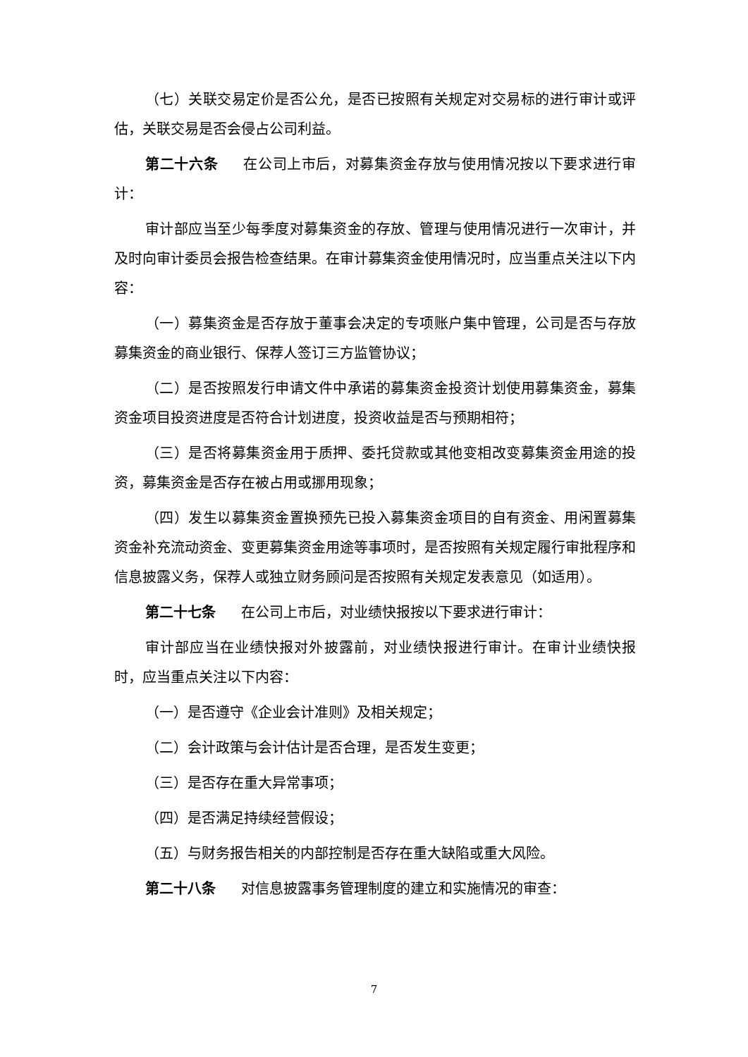（七）关联交易定价是否公允，是否已按照有关规定对交易标的进行审计或评估，关联交易是否会侵占公司利益。
第二十六条 在公司上市后，对募集资金存放与使用情况按以下要求进行审计：
审计部应当至少每季度对募集资金的存放、管理与使用情况进行一次审计，并及时向审计委员会报告检查结果。在审计募集资金使用情况时，应当重点关注以下内容：
（一）募集资金是否存放于董事会决定的专项账户集中管理，公司是否与存放募集资金的商业银行、保荐人签订三方监管协议；
（二）是否按照发行申请文件中承诺的募集资金投资计划使用募集资金，募集资金项目投资进度是否符合计划进度，投资收益是否与预期相符；
（三）是否将募集资金用于质押、委托贷款或其他变相改变募集资金用途的投资，募集资金是否存在被占用或挪用现象；
（四）发生以募集资金置换预先已投入募集资金项目的自有资金、用闲置募集资金补充流动资金、变更募集资金用途等事项时，是否按照有关规定履行审批程序和信息披露义务，保荐人或独立财务顾问是否按照有关规定发表意见（如适用）。
第二十七条 在公司上市后，对业绩快报按以下要求进行审计：
审计部应当在业绩快报对外披露前，对业绩快报进行审计。在审计业绩快报时，应当重点关注以下内容：
（一）是否遵守《企业会计准则》及相关规定；
（二）会计政策与会计估计是否合理，是否发生变更；
（三）是否存在重大异常事项；
（四）是否满足持续经营假设；
（五）与财务报告相关的内部控制是否存在重大缺陷或重大风险。
第二十八条 对信息披露事务管理制度的建立和实施情况的审查：
7